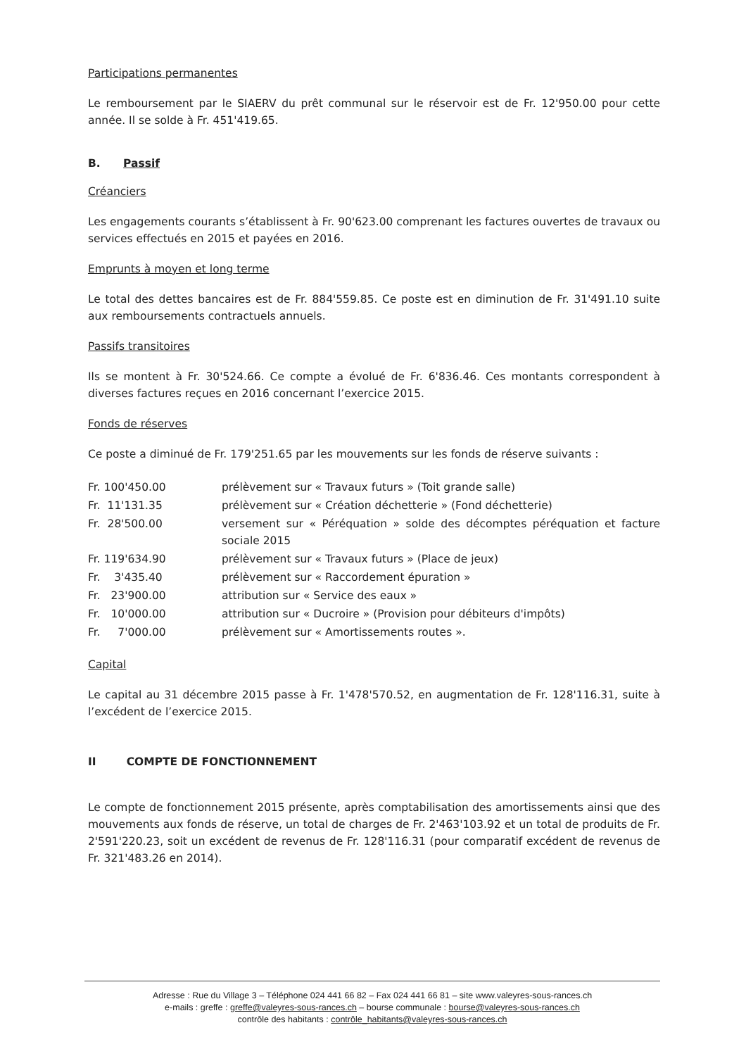Participations permanentes
Le remboursement par le SIAERV du prêt communal sur le réservoir est de Fr. 12'950.00 pour cette année. Il se solde à Fr. 451'419.65.
B. Passif
Créanciers
Les engagements courants s’établissent à Fr. 90'623.00 comprenant les factures ouvertes de travaux ou services effectués en 2015 et payées en 2016.
Emprunts à moyen et long terme
Le total des dettes bancaires est de Fr. 884'559.85. Ce poste est en diminution de Fr. 31'491.10 suite aux remboursements contractuels annuels.
Passifs transitoires
Ils se montent à Fr. 30'524.66. Ce compte a évolué de Fr. 6'836.46. Ces montants correspondent à diverses factures reçues en 2016 concernant l’exercice 2015.
Fonds de réserves
Ce poste a diminué de Fr. 179'251.65 par les mouvements sur les fonds de réserve suivants :
| Fr. 100'450.00 | prélèvement sur « Travaux futurs » (Toit grande salle) |
| Fr. 11'131.35 | prélèvement sur « Création déchetterie » (Fond déchetterie) |
| Fr. 28'500.00 | versement sur « Péréquation » solde des décomptes péréquation et facture sociale 2015 |
| Fr. 119'634.90 | prélèvement sur « Travaux futurs » (Place de jeux) |
| Fr. 3'435.40 | prélèvement sur « Raccordement épuration » |
| Fr. 23'900.00 | attribution sur « Service des eaux » |
| Fr. 10'000.00 | attribution sur « Ducroire » (Provision pour débiteurs d'impôts) |
| Fr. 7'000.00 | prélèvement sur « Amortissements routes ». |
Capital
Le capital au 31 décembre 2015 passe à Fr. 1'478'570.52, en augmentation de Fr. 128'116.31, suite à l’excédent de l’exercice 2015.
II COMPTE DE FONCTIONNEMENT
Le compte de fonctionnement 2015 présente, après comptabilisation des amortissements ainsi que des mouvements aux fonds de réserve, un total de charges de Fr. 2'463'103.92 et un total de produits de Fr. 2'591'220.23, soit un excédent de revenus de Fr. 128'116.31 (pour comparatif excédent de revenus de Fr. 321'483.26 en 2014).
Adresse : Rue du Village 3 – Téléphone 024 441 66 82 – Fax 024 441 66 81 – site www.valeyres-sous-rances.ch
e-mails : greffe : greffe@valeyres-sous-rances.ch – bourse communale : bourse@valeyres-sous-rances.ch
contrôle des habitants : contrôle_habitants@valeyres-sous-rances.ch